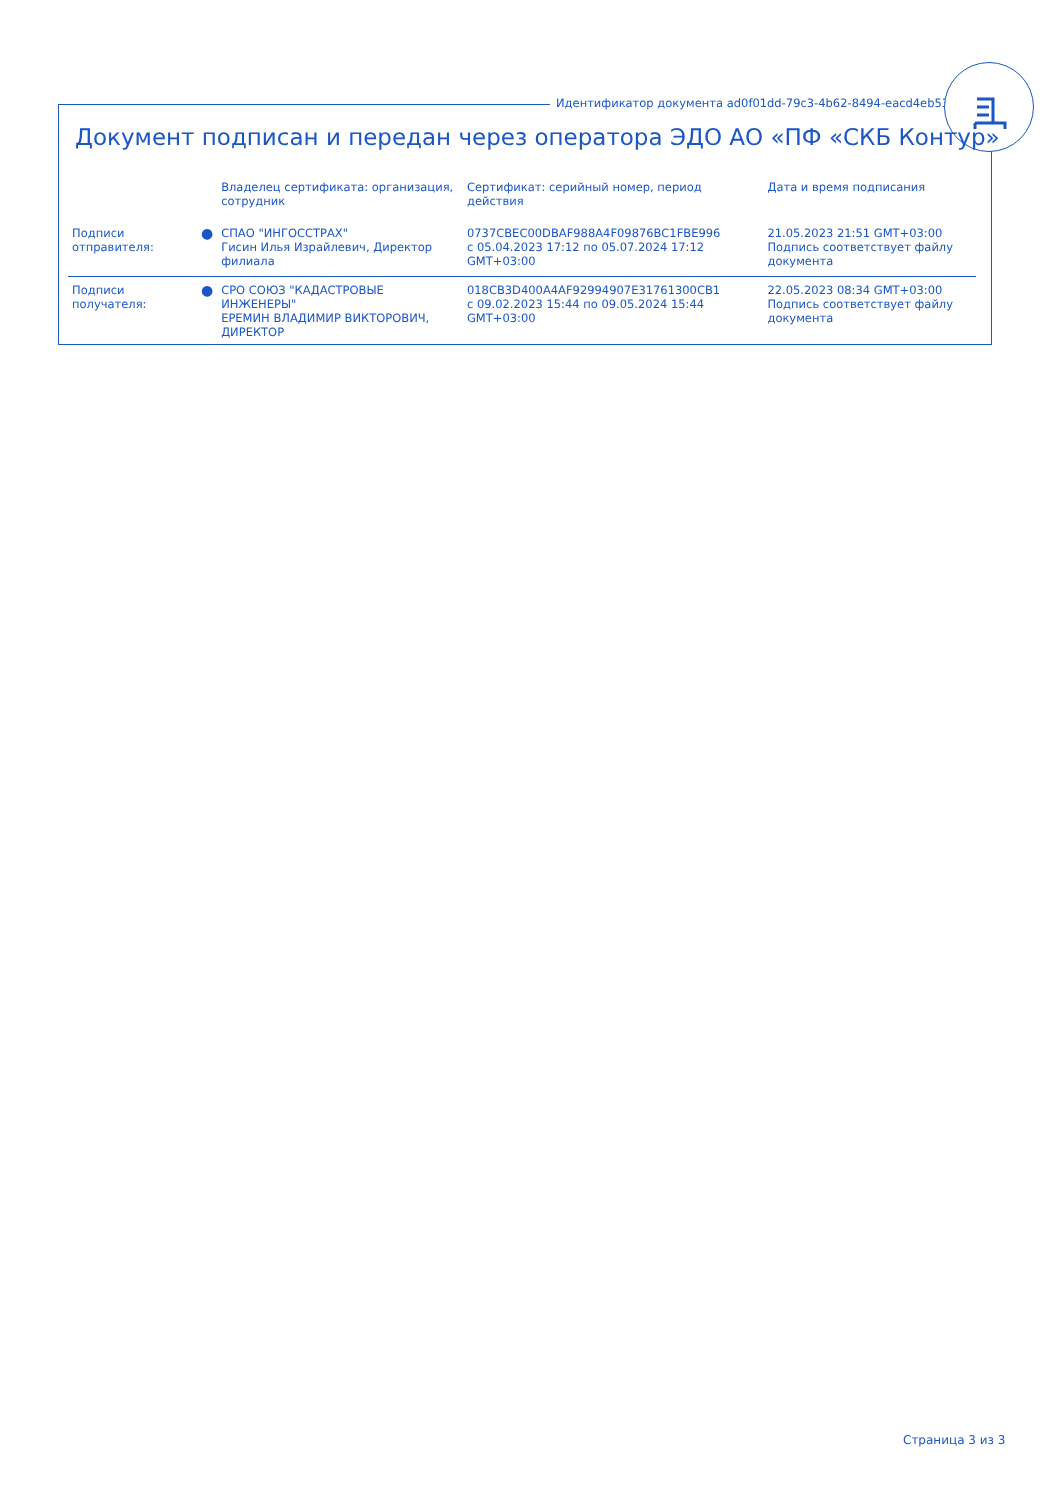Идентификатор документа ad0f01dd-79c3-4b62-8494-eacd4eb53d07
Документ подписан и передан через оператора ЭДО АО «ПФ «СКБ Контур»
| | | Владелец сертификата: организация, сотрудник | Сертификат: серийный номер, период действия | Дата и время подписания |
| --- | --- | --- | --- | --- |
| Подписи отправителя: | ● | СПАО "ИНГОССТРАХ" Гисин Илья Израйлевич, Директор филиала | 0737CBEC00DBAF988A4F09876BC1FBE996 с 05.04.2023 17:12 по 05.07.2024 17:12 GMT+03:00 | 21.05.2023 21:51 GMT+03:00 Подпись соответствует файлу документа |
| Подписи получателя: | ● | СРО СОЮЗ "КАДАСТРОВЫЕ ИНЖЕНЕРЫ" ЕРЕМИН ВЛАДИМИР ВИКТОРОВИЧ, ДИРЕКТОР | 018CB3D400A4AF92994907E31761300CB1 с 09.02.2023 15:44 по 09.05.2024 15:44 GMT+03:00 | 22.05.2023 08:34 GMT+03:00 Подпись соответствует файлу документа |
Страница 3 из 3